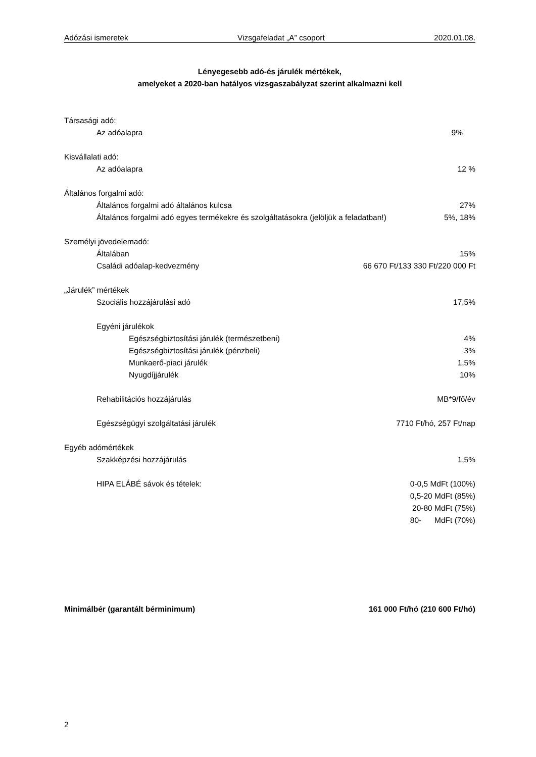Adózási ismeretek Vizsgafeladat „A” csoport 2020.01.08.
Lényegesebb adó-és járulék mértékek,
amelyeket a 2020-ban hatályos vizsgaszabályzat szerint alkalmazni kell
Társasági adó:
Az adóalapra 9%
Kisvállalati adó:
Az adóalapra 12 %
Általános forgalmi adó:
Általános forgalmi adó általános kulcsa 27%
Általános forgalmi adó egyes termékekre és szolgáltatásokra (jelöljük a feladatban!) 5%, 18%
Személyi jövedelemadó:
Általában 15%
Családi adóalap-kedvezmény 66 670 Ft/133 330 Ft/220 000 Ft
„Járulék” mértékek
Szociális hozzájárulási adó 17,5%
Egyéni járulékok
Egészségbiztosítási járulék (természetbeni) 4%
Egészségbiztosítási járulék (pénzbeli) 3%
Munkaerő-piaci járulék 1,5%
Nyugdíjjárulék 10%
Rehabilitációs hozzájárulás MB*9/fő/év
Egészségügyi szolgáltatási járulék 7710 Ft/hó, 257 Ft/nap
Egyéb adómértékek
Szakképzési hozzájárulás 1,5%
HIPA ELÁBÉ sávok és tételek: 0-0,5 MdFt (100%)
0,5-20 MdFt (85%)
20-80 MdFt (75%)
80- MdFt (70%)
Minimálbér (garantált bérminimum) 161 000 Ft/hó (210 600 Ft/hó)
2